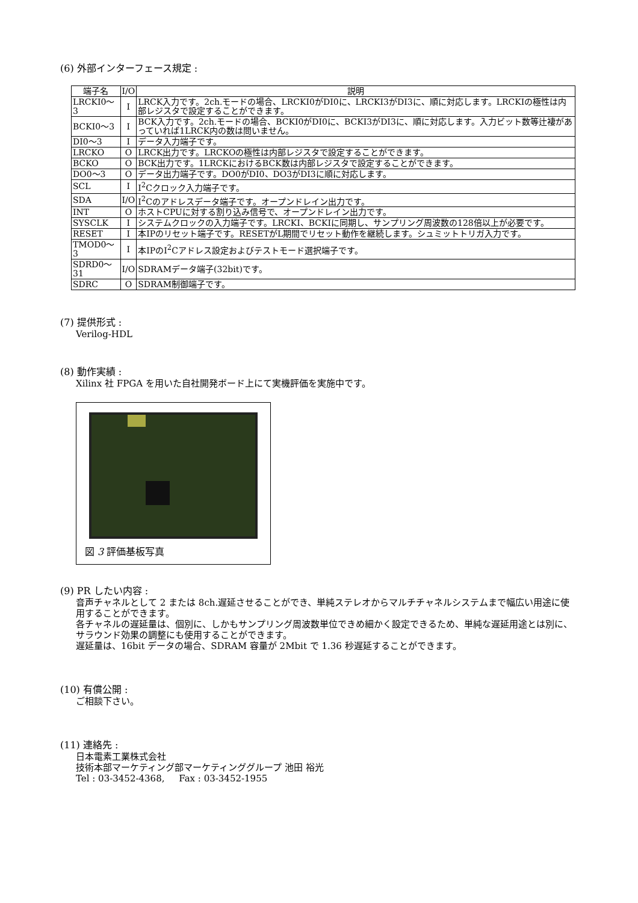(6) 外部インターフェース規定 :
| 端子名 | I/O | 説明 |
| --- | --- | --- |
| LRCKI0～3 | I | LRCK入力です。2ch.モードの場合、LRCKI0がDI0に、LRCKI3がDI3に、順に対応します。LRCKIの極性は内部レジスタで設定することができます。 |
| BCKI0～3 | I | BCK入力です。2ch.モードの場合、BCKI0がDI0に、BCKI3がDI3に、順に対応します。入力ビット数等辻褄があっていれば1LRCK内の数は問いません。 |
| DI0～3 | I | データ入力端子です。 |
| LRCKO | O | LRCK出力です。LRCKOの極性は内部レジスタで設定することができます。 |
| BCKO | O | BCK出力です。1LRCKにおけるBCK数は内部レジスタで設定することができます。 |
| DO0～3 | O | データ出力端子です。DO0がDI0、DO3がDI3に順に対応します。 |
| SCL | I | I<sup>2</sup>Cクロック入力端子です。 |
| SDA | I/O | I<sup>2</sup>Cのアドレスデータ端子です。オープンドレイン出力です。 |
| INT | O | ホストCPUに対する割り込み信号で、オープンドレイン出力です。 |
| SYSCLK | I | システムクロックの入力端子です。LRCKI、BCKIに同期し、サンプリング周波数の128倍以上が必要です。 |
| RESET | I | 本IPのリセット端子です。RESETがL期間でリセット動作を継続します。シュミットトリガ入力です。 |
| TMOD0～3 | I | 本IPのI<sup>2</sup>Cアドレス設定およびテストモード選択端子です。 |
| SDRD0～31 | I/O | SDRAMデータ端子(32bit)です。 |
| SDRC | O | SDRAM制御端子です。 |
(7) 提供形式 :
Verilog-HDL
(8) 動作実績 :
Xilinx 社 FPGA を用いた自社開発ボード上にて実機評価を実施中です。
図 3 評価基板写真
(9) PR したい内容 :
音声チャネルとして 2 または 8ch.遅延させることができ、単純ステレオからマルチチャネルシステムまで幅広い用途に使用することができます。
各チャネルの遅延量は、個別に、しかもサンプリング周波数単位できめ細かく設定できるため、単純な遅延用途とは別に、サラウンド効果の調整にも使用することができます。
遅延量は、16bit データの場合、SDRAM 容量が 2Mbit で 1.36 秒遅延することができます。
(10) 有償公開 :
ご相談下さい。
(11) 連絡先 :
日本電素工業株式会社
技術本部マーケティング部マーケティンググループ 池田 裕光
Tel : 03-3452-4368, Fax : 03-3452-1955